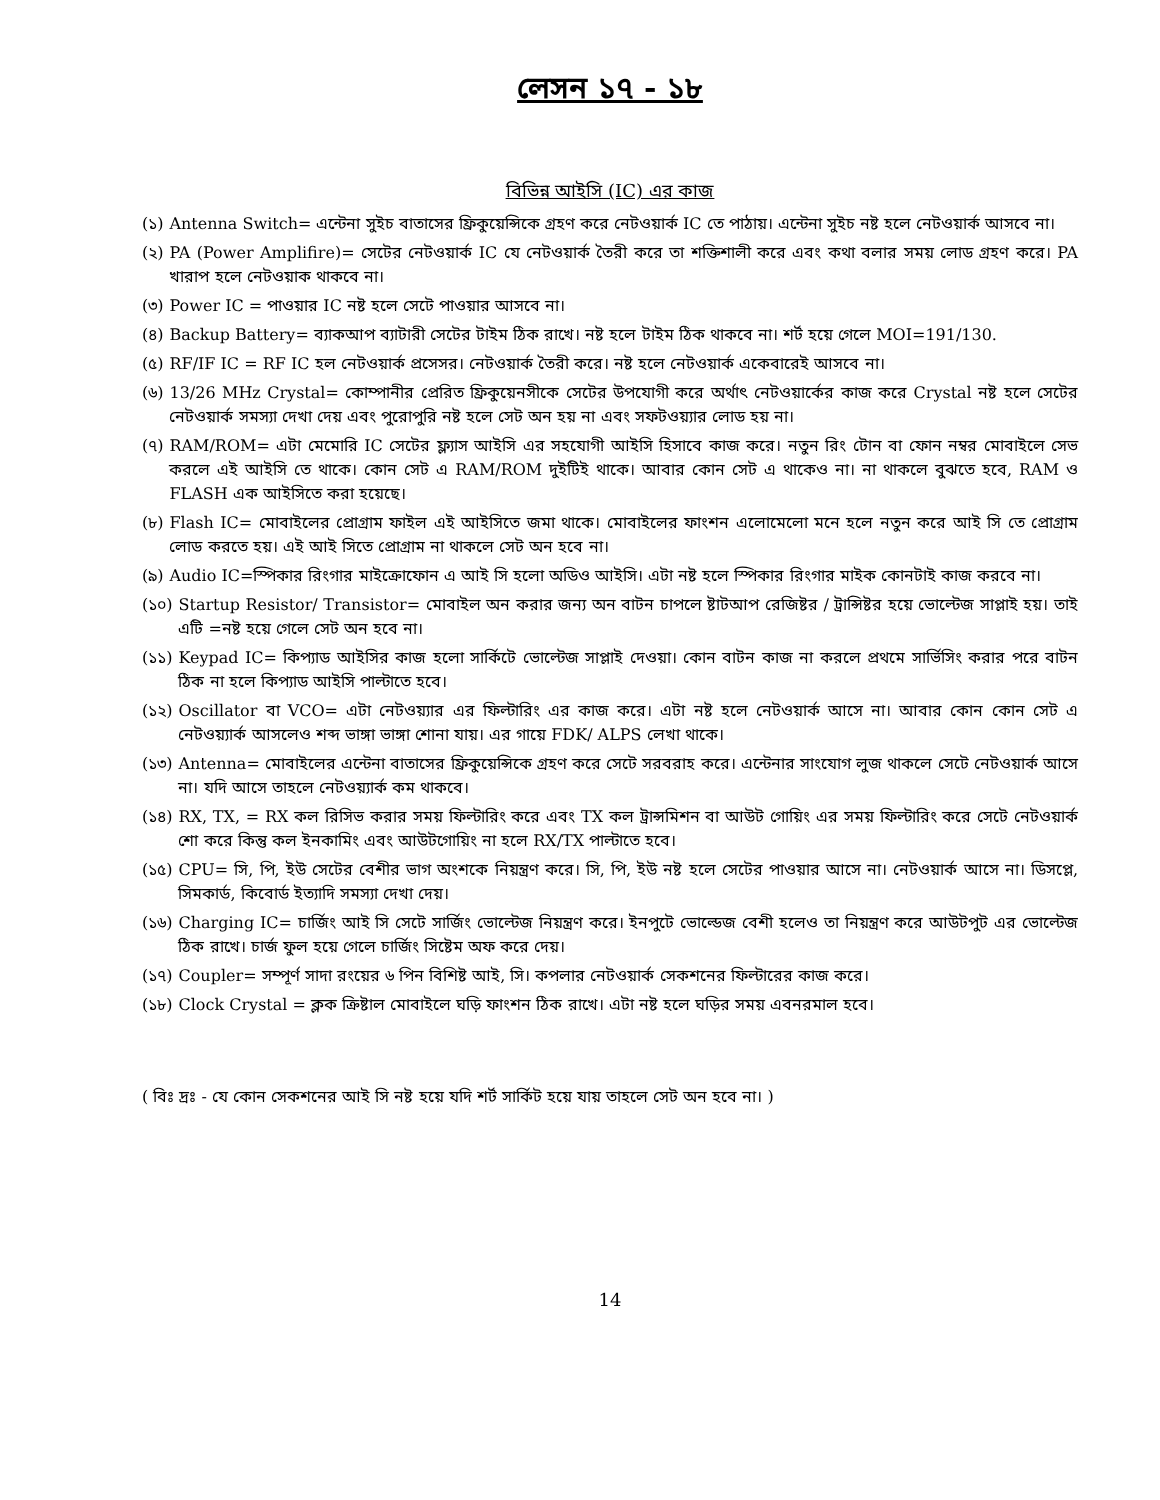লেসন ১৭ - ১৮
বিভিন্ন আইসি (IC) এর কাজ
(১) Antenna Switch= এন্টেনা সুইচ বাতাসের ফ্রিকুয়েন্সিকে গ্রহণ করে নেটওয়ার্ক IC তে পাঠায়। এন্টেনা সুইচ নষ্ট হলে নেটওয়ার্ক আসবে না।
(২) PA (Power Amplifire)= সেটের নেটওয়ার্ক IC যে নেটওয়ার্ক তৈরী করে তা শক্তিশালী করে এবং কথা বলার সময় লোড গ্রহণ করে। PA খারাপ হলে নেটওয়াক থাকবে না।
(৩) Power IC = পাওয়ার IC নষ্ট হলে সেটে পাওয়ার আসবে না।
(৪) Backup Battery= ব্যাকআপ ব্যাটারী সেটের টাইম ঠিক রাখে। নষ্ট হলে টাইম ঠিক থাকবে না। শর্ট হয়ে গেলে MOI=191/130.
(৫) RF/IF IC = RF IC হল নেটওয়ার্ক প্রসেসর। নেটওয়ার্ক তৈরী করে। নষ্ট হলে নেটওয়ার্ক একেবারেই আসবে না।
(৬) 13/26 MHz Crystal= কোম্পানীর প্রেরিত ফ্রিকুয়েনসীকে সেটের উপযোগী করে অর্থাৎ নেটওয়ার্কের কাজ করে Crystal নষ্ট হলে সেটের নেটওয়ার্ক সমস্যা দেখা দেয় এবং পুরোপুরি নষ্ট হলে সেট অন হয় না এবং সফটওয়্যার লোড হয় না।
(৭) RAM/ROM= এটা মেমোরি IC সেটের ফ্ল্যাস আইসি এর সহযোগী আইসি হিসাবে কাজ করে। নতুন রিং টোন বা ফোন নম্বর মোবাইলে সেভ করলে এই আইসি তে থাকে। কোন সেট এ RAM/ROM দুইটিই থাকে। আবার কোন সেট এ থাকেও না। না থাকলে বুঝতে হবে, RAM ও FLASH এক আইসিতে করা হয়েছে।
(৮) Flash IC= মোবাইলের প্রোগ্রাম ফাইল এই আইসিতে জমা থাকে। মোবাইলের ফাংশন এলোমেলো মনে হলে নতুন করে আই সি তে প্রোগ্রাম লোড করতে হয়। এই আই সিতে প্রোগ্রাম না থাকলে সেট অন হবে না।
(৯) Audio IC=স্পিকার রিংগার মাইক্রোফোন এ আই সি হলো অডিও আইসি। এটা নষ্ট হলে স্পিকার রিংগার মাইক কোনটাই কাজ করবে না।
(১০) Startup Resistor/ Transistor= মোবাইল অন করার জন্য অন বাটন চাপলে ষ্টাটআপ রেজিষ্টর / ট্রান্সিষ্টর হয়ে ভোল্টেজ সাপ্লাই হয়। তাই এটি =নষ্ট হয়ে গেলে সেট অন হবে না।
(১১) Keypad IC= কিপ্যাড আইসির কাজ হলো সার্কিটে ভোল্টেজ সাপ্লাই দেওয়া। কোন বাটন কাজ না করলে প্রথমে সার্ভিসিং করার পরে বাটন ঠিক না হলে কিপ্যাড আইসি পাল্টাতে হবে।
(১২) Oscillator বা VCO= এটা নেটওয়্যার এর ফিল্টারিং এর কাজ করে। এটা নষ্ট হলে নেটওয়ার্ক আসে না। আবার কোন কোন সেট এ নেটওয়্যার্ক আসলেও শব্দ ভাঙ্গা ভাঙ্গা শোনা যায়। এর গায়ে FDK/ ALPS লেখা থাকে।
(১৩) Antenna= মোবাইলের এন্টেনা বাতাসের ফ্রিকুয়েন্সিকে গ্রহণ করে সেটে সরবরাহ করে। এন্টেনার সাংযোগ লুজ থাকলে সেটে নেটওয়ার্ক আসে না। যদি আসে তাহলে নেটওয়্যার্ক কম থাকবে।
(১৪) RX, TX, = RX কল রিসিভ করার সময় ফিল্টারিং করে এবং TX কল ট্রান্সমিশন বা আউট গোয়িং এর সময় ফিল্টারিং করে সেটে নেটওয়ার্ক শো করে কিন্তু কল ইনকামিং এবং আউটগোয়িং না হলে RX/TX পাল্টাতে হবে।
(১৫) CPU= সি, পি, ইউ সেটের বেশীর ভাগ অংশকে নিয়ন্ত্রণ করে। সি, পি, ইউ নষ্ট হলে সেটের পাওয়ার আসে না। নেটওয়ার্ক আসে না। ডিসপ্লে, সিমকার্ড, কিবোর্ড ইত্যাদি সমস্যা দেখা দেয়।
(১৬) Charging IC= চার্জিং আই সি সেটে সার্জিং ভোল্টেজ নিয়ন্ত্রণ করে। ইনপুটে ভোল্ডেজ বেশী হলেও তা নিয়ন্ত্রণ করে আউটপুট এর ভোল্টেজ ঠিক রাখে। চার্জ ফুল হয়ে গেলে চার্জিং সিষ্টেম অফ করে দেয়।
(১৭) Coupler= সম্পূর্ণ সাদা রংয়ের ৬ পিন বিশিষ্ট আই, সি। কপলার নেটওয়ার্ক সেকশনের ফিল্টারের কাজ করে।
(১৮) Clock Crystal = ক্লক ক্রিষ্টাল মোবাইলে ঘড়ি ফাংশন ঠিক রাখে। এটা নষ্ট হলে ঘড়ির সময় এবনরমাল হবে।
( বিঃ দ্রঃ - যে কোন সেকশনের আই সি নষ্ট হয়ে যদি শর্ট সার্কিট হয়ে যায় তাহলে সেট অন হবে না। )
14